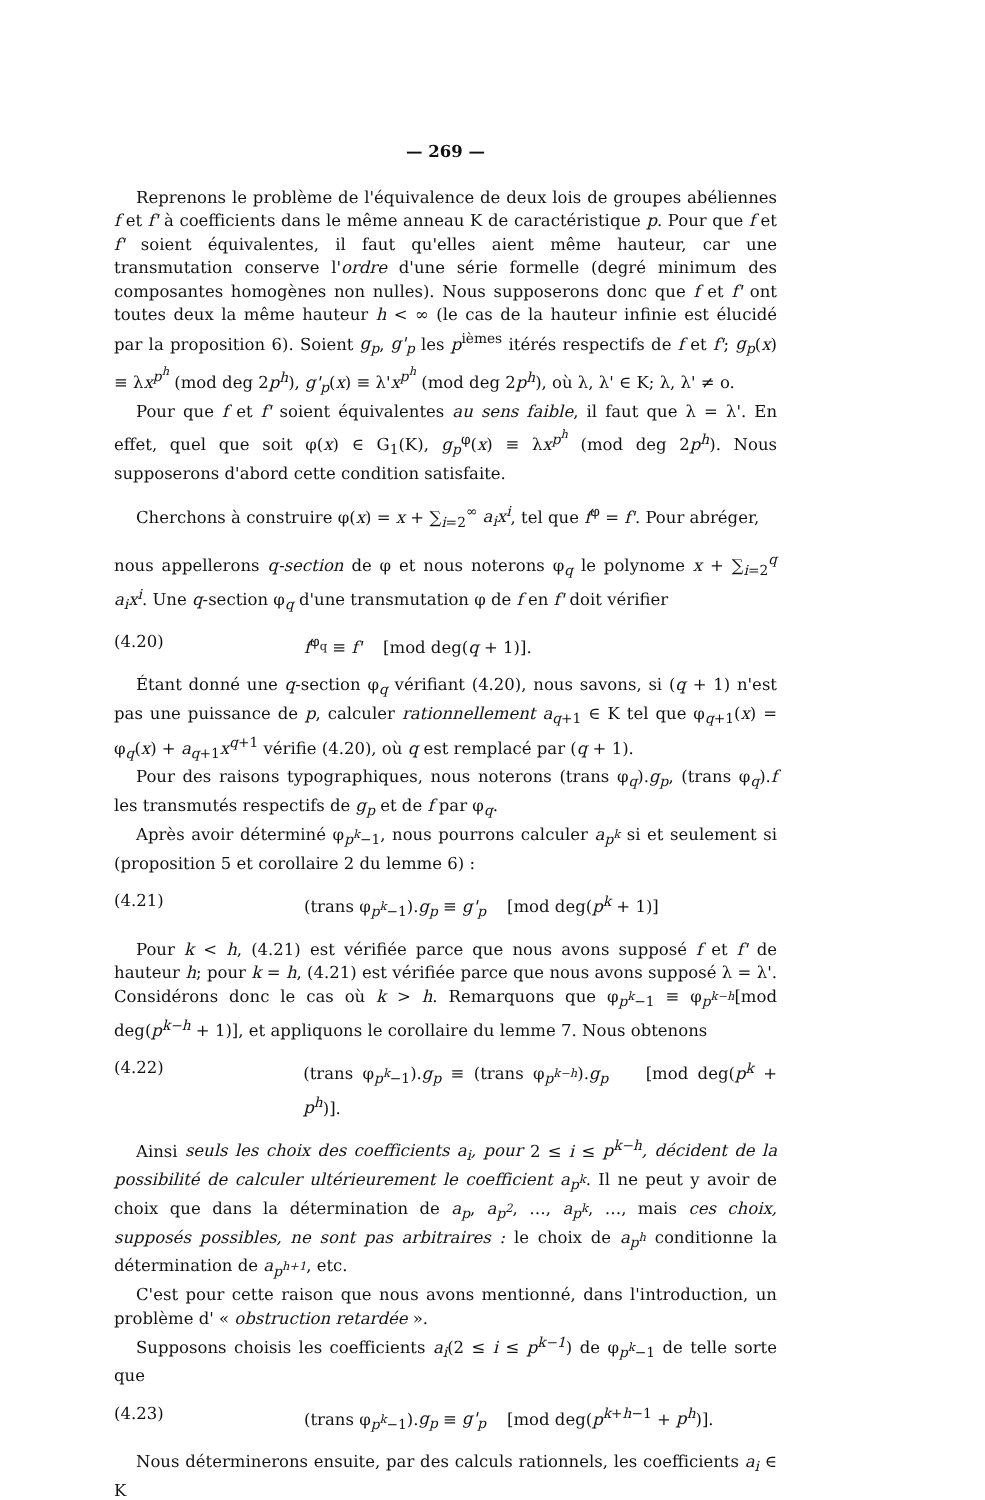— 269 —
Reprenons le problème de l'équivalence de deux lois de groupes abéliennes f et f' à coefficients dans le même anneau K de caractéristique p. Pour que f et f' soient équivalentes, il faut qu'elles aient même hauteur, car une transmutation conserve l'ordre d'une série formelle (degré minimum des composantes homogènes non nulles). Nous supposerons donc que f et f' ont toutes deux la même hauteur h < ∞ (le cas de la hauteur infinie est élucidé par la proposition 6). Soient g<sub>p</sub>, g'<sub>p</sub> les p<sup>ièmes</sup> itérés respectifs de f et f'; g<sub>p</sub>(x) ≡ λx<sup>p<sup>h</sup></sup> (mod deg 2p<sup>h</sup>), g'<sub>p</sub>(x) ≡ λ'x<sup>p<sup>h</sup></sup> (mod deg 2p<sup>h</sup>), où λ, λ' ∈ K; λ, λ' ≠ o.
Pour que f et f' soient équivalentes au sens faible, il faut que λ = λ'. En effet, quel que soit φ(x) ∈ G<sub>1</sub>(K), g<sub>p</sub><sup>φ</sup>(x) ≡ λx<sup>p<sup>h</sup></sup> (mod deg 2p<sup>h</sup>). Nous supposerons d'abord cette condition satisfaite.
Cherchons à construire φ(x) = x + ∑<sub>i=2</sub><sup>∞</sup> a<sub>i</sub>x<sup>i</sup>, tel que f<sup>φ</sup> = f'. Pour abréger,
nous appellerons q-section de φ et nous noterons φ<sub>q</sub> le polynome x + ∑<sub>i=2</sub><sup>q</sup> a<sub>i</sub>x<sup>i</sup>. Une q-section φ<sub>q</sub> d'une transmutation φ de f en f' doit vérifier
(4.20) f<sup>φ<sub>q</sub></sup> ≡ f' [mod deg(q + 1)].
Étant donné une q-section φ<sub>q</sub> vérifiant (4.20), nous savons, si (q + 1) n'est pas une puissance de p, calculer rationnellement a<sub>q+1</sub> ∈ K tel que φ<sub>q+1</sub>(x) = φ<sub>q</sub>(x) + a<sub>q+1</sub>x<sup>q+1</sup> vérifie (4.20), où q est remplacé par (q + 1).
Pour des raisons typographiques, nous noterons (trans φ<sub>q</sub>).g<sub>p</sub>, (trans φ<sub>q</sub>).f les transmutés respectifs de g<sub>p</sub> et de f par φ<sub>q</sub>.
Après avoir déterminé φ<sub>p<sup>k</sup>−1</sub>, nous pourrons calculer a<sub>p<sup>k</sup></sub> si et seulement si (proposition 5 et corollaire 2 du lemme 6) :
(4.21) (trans φ<sub>p<sup>k</sup>−1</sub>).g<sub>p</sub> ≡ g'<sub>p</sub> [mod deg(p<sup>k</sup> + 1)]
Pour k < h, (4.21) est vérifiée parce que nous avons supposé f et f' de hauteur h; pour k = h, (4.21) est vérifiée parce que nous avons supposé λ = λ'. Considérons donc le cas où k > h. Remarquons que φ<sub>p<sup>k</sup>−1</sub> ≡ φ<sub>p<sup>k−h</sup></sub>[mod deg(p<sup>k−h</sup> + 1)], et appliquons le corollaire du lemme 7. Nous obtenons
(4.22) (trans φ<sub>p<sup>k</sup>−1</sub>).g<sub>p</sub> ≡ (trans φ<sub>p<sup>k−h</sup></sub>).g<sub>p</sub> [mod deg(p<sup>k</sup> + p<sup>h</sup>)].
Ainsi seuls les choix des coefficients a<sub>i</sub>, pour 2 ≤ i ≤ p<sup>k−h</sup>, décident de la possibilité de calculer ultérieurement le coefficient a<sub>p<sup>k</sup></sub>. Il ne peut y avoir de choix que dans la détermination de a<sub>p</sub>, a<sub>p<sup>2</sup></sub>, …, a<sub>p<sup>k</sup></sub>, …, mais ces choix, supposés possibles, ne sont pas arbitraires : le choix de a<sub>p<sup>h</sup></sub> conditionne la détermination de a<sub>p<sup>h+1</sup></sub>, etc.
C'est pour cette raison que nous avons mentionné, dans l'introduction, un problème d' « obstruction retardée ».
Supposons choisis les coefficients a<sub>i</sub>(2 ≤ i ≤ p<sup>k−1</sup>) de φ<sub>p<sup>k</sup>−1</sub> de telle sorte que
(4.23) (trans φ<sub>p<sup>k</sup>−1</sub>).g<sub>p</sub> ≡ g'<sub>p</sub> [mod deg(p<sup>k+h−1</sup> + p<sup>h</sup>)].
Nous déterminerons ensuite, par des calculs rationnels, les coefficients a<sub>i</sub> ∈ K